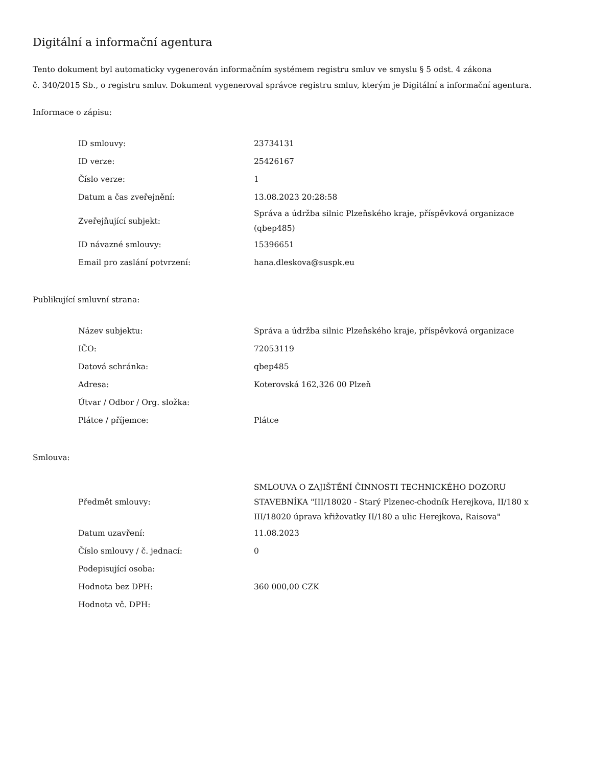Digitální a informační agentura
Tento dokument byl automaticky vygenerován informačním systémem registru smluv ve smyslu § 5 odst. 4 zákona
č. 340/2015 Sb., o registru smluv. Dokument vygeneroval správce registru smluv, kterým je Digitální a informační agentura.
Informace o zápisu:
| ID smlouvy: | 23734131 |
| ID verze: | 25426167 |
| Číslo verze: | 1 |
| Datum a čas zveřejnění: | 13.08.2023 20:28:58 |
| Zveřejňující subjekt: | Správa a údržba silnic Plzeňského kraje, příspěvková organizace (qbep485) |
| ID návazné smlouvy: | 15396651 |
| Email pro zaslání potvrzení: | hana.dleskova@suspk.eu |
Publikující smluvní strana:
| Název subjektu: | Správa a údržba silnic Plzeňského kraje, příspěvková organizace |
| IČO: | 72053119 |
| Datová schránka: | qbep485 |
| Adresa: | Koterovská 162,326 00 Plzeň |
| Útvar / Odbor / Org. složka: | |
| Plátce / příjemce: | Plátce |
Smlouva:
| Předmět smlouvy: | SMLOUVA O ZAJIŠTĚNÍ ČINNOSTI TECHNICKÉHO DOZORU STAVEBNÍKA "III/18020 - Starý Plzenec-chodník Herejkova, II/180 x III/18020 úprava křižovatky II/180 a ulic Herejkova, Raisova" |
| Datum uzavření: | 11.08.2023 |
| Číslo smlouvy / č. jednací: | 0 |
| Podepisující osoba: | |
| Hodnota bez DPH: | 360 000,00 CZK |
| Hodnota vč. DPH: | |